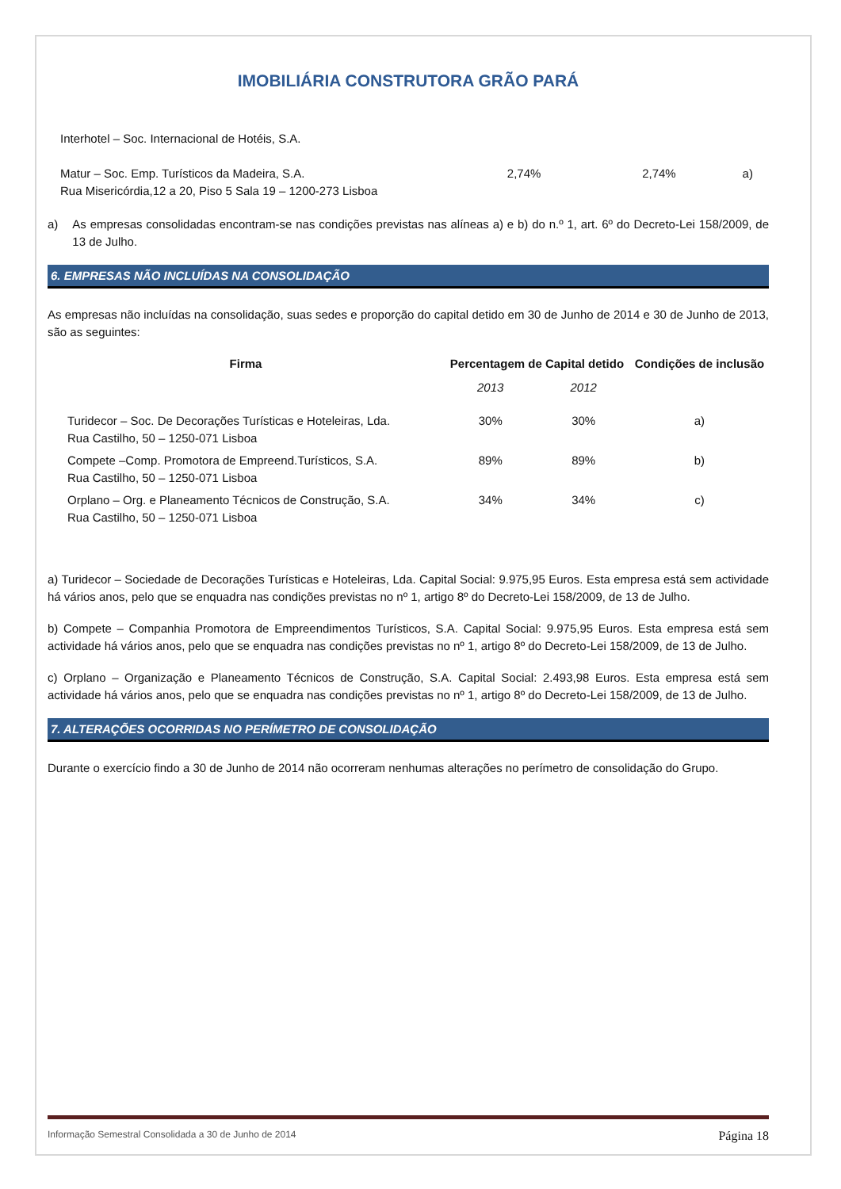IMOBILIÁRIA CONSTRUTORA GRÃO PARÁ
| Interhotel – Soc. Internacional de Hotéis, S.A. | | | |
| Matur – Soc. Emp. Turísticos da Madeira, S.A. Rua Misericórdia,12 a 20, Piso 5 Sala 19 – 1200-273 Lisboa | 2,74% | 2,74% | a) |
a) As empresas consolidadas encontram-se nas condições previstas nas alíneas a) e b) do n.º 1, art. 6º do Decreto-Lei 158/2009, de 13 de Julho.
6. EMPRESAS NÃO INCLUÍDAS NA CONSOLIDAÇÃO
As empresas não incluídas na consolidação, suas sedes e proporção do capital detido em 30 de Junho de 2014 e 30 de Junho de 2013, são as seguintes:
| Firma | Percentagem de Capital detido | | Condições de inclusão |
| --- | --- | --- | --- |
| | 2013 | 2012 | |
| Turidecor – Soc. De Decorações Turísticas e Hoteleiras, Lda. Rua Castilho, 50 – 1250-071 Lisboa | 30% | 30% | a) |
| Compete –Comp. Promotora de Empreend.Turísticos, S.A. Rua Castilho, 50 – 1250-071 Lisboa | 89% | 89% | b) |
| Orplano – Org. e Planeamento Técnicos de Construção, S.A. Rua Castilho, 50 – 1250-071 Lisboa | 34% | 34% | c) |
a) Turidecor – Sociedade de Decorações Turísticas e Hoteleiras, Lda. Capital Social: 9.975,95 Euros. Esta empresa está sem actividade há vários anos, pelo que se enquadra nas condições previstas no nº 1, artigo 8º do Decreto-Lei 158/2009, de 13 de Julho.
b) Compete – Companhia Promotora de Empreendimentos Turísticos, S.A. Capital Social: 9.975,95 Euros. Esta empresa está sem actividade há vários anos, pelo que se enquadra nas condições previstas no nº 1, artigo 8º do Decreto-Lei 158/2009, de 13 de Julho.
c) Orplano – Organização e Planeamento Técnicos de Construção, S.A. Capital Social: 2.493,98 Euros. Esta empresa está sem actividade há vários anos, pelo que se enquadra nas condições previstas no nº 1, artigo 8º do Decreto-Lei 158/2009, de 13 de Julho.
7. ALTERAÇÕES OCORRIDAS NO PERÍMETRO DE CONSOLIDAÇÃO
Durante o exercício findo a 30 de Junho de 2014 não ocorreram nenhumas alterações no perímetro de consolidação do Grupo.
Informação Semestral Consolidada a 30 de Junho de 2014 Página 18